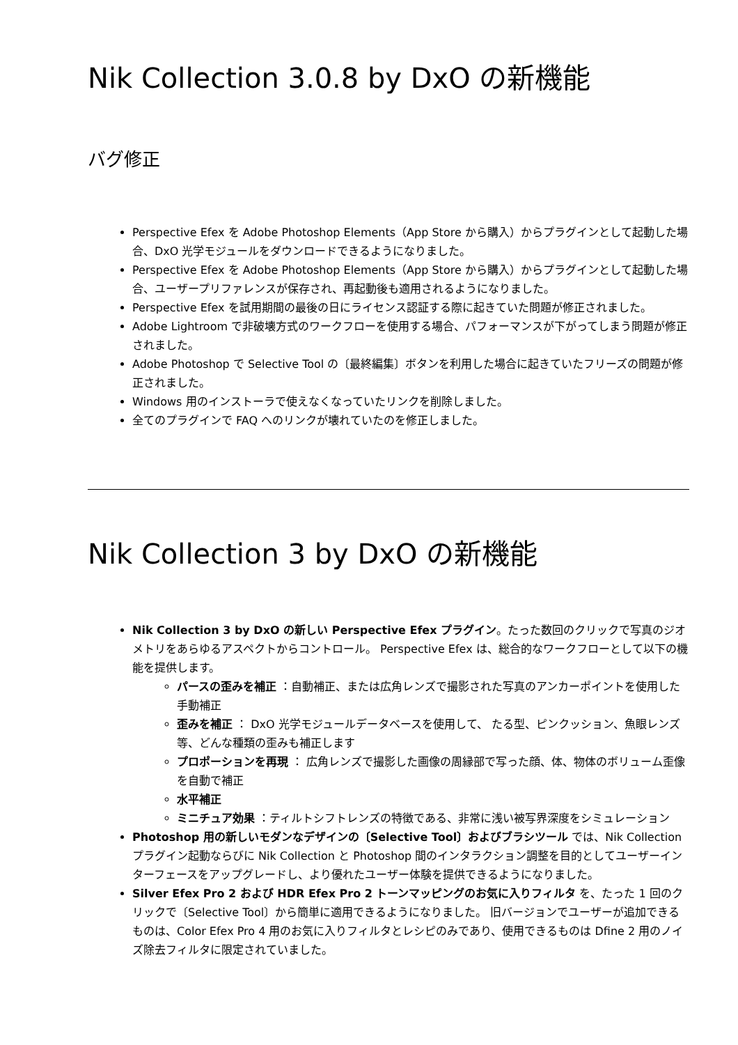Nik Collection 3.0.8 by DxO の新機能
バグ修正
Perspective Efex を Adobe Photoshop Elements（App Store から購入）からプラグインとして起動した場合、DxO 光学モジュールをダウンロードできるようになりました。
Perspective Efex を Adobe Photoshop Elements（App Store から購入）からプラグインとして起動した場合、ユーザープリファレンスが保存され、再起動後も適用されるようになりました。
Perspective Efex を試用期間の最後の日にライセンス認証する際に起きていた問題が修正されました。
Adobe Lightroom で非破壊方式のワークフローを使用する場合、パフォーマンスが下がってしまう問題が修正されました。
Adobe Photoshop で Selective Tool の〔最終編集〕ボタンを利用した場合に起きていたフリーズの問題が修正されました。
Windows 用のインストーラで使えなくなっていたリンクを削除しました。
全てのプラグインで FAQ へのリンクが壊れていたのを修正しました。
Nik Collection 3 by DxO の新機能
Nik Collection 3 by DxO の新しい Perspective Efex プラグイン。たった数回のクリックで写真のジオメトリをあらゆるアスペクトからコントロール。 Perspective Efex は、総合的なワークフローとして以下の機能を提供します。
パースの歪みを補正 ：自動補正、または広角レンズで撮影された写真のアンカーポイントを使用した手動補正
歪みを補正 ： DxO 光学モジュールデータベースを使用して、 たる型、ピンクッション、魚眼レンズ等、どんな種類の歪みも補正します
プロポーションを再現 ： 広角レンズで撮影した画像の周縁部で写った顔、体、物体のボリューム歪像を自動で補正
水平補正
ミニチュア効果 ：ティルトシフトレンズの特徴である、非常に浅い被写界深度をシミュレーション
Photoshop 用の新しいモダンなデザインの〔Selective Tool〕およびブラシツール では、Nik Collection プラグイン起動ならびに Nik Collection と Photoshop 間のインタラクション調整を目的としてユーザーインターフェースをアップグレードし、より優れたユーザー体験を提供できるようになりました。
Silver Efex Pro 2 および HDR Efex Pro 2 トーンマッピングのお気に入りフィルタ を、たった 1 回のクリックで〔Selective Tool〕から簡単に適用できるようになりました。 旧バージョンでユーザーが追加できるものは、Color Efex Pro 4 用のお気に入りフィルタとレシピのみであり、使用できるものは Dfine 2 用のノイズ除去フィルタに限定されていました。